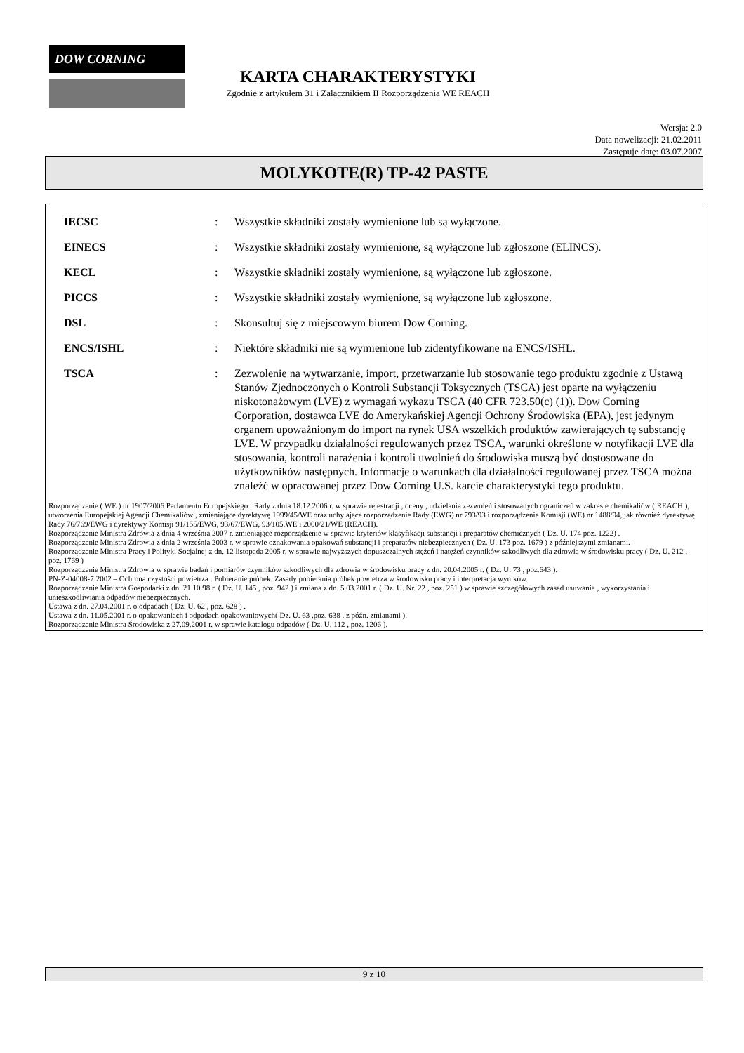DOW CORNING
KARTA CHARAKTERYSTYKI
Zgodnie z artykułem 31 i Załącznikiem II Rozporządzenia WE REACH
Wersja: 2.0
Data nowelizacji: 21.02.2011
Zastępuje datę: 03.07.2007
MOLYKOTE(R) TP-42 PASTE
IECSC : Wszystkie składniki zostały wymienione lub są wyłączone.
EINECS : Wszystkie składniki zostały wymienione, są wyłączone lub zgłoszone (ELINCS).
KECL : Wszystkie składniki zostały wymienione, są wyłączone lub zgłoszone.
PICCS : Wszystkie składniki zostały wymienione, są wyłączone lub zgłoszone.
DSL : Skonsultuj się z miejscowym biurem Dow Corning.
ENCS/ISHL : Niektóre składniki nie są wymienione lub zidentyfikowane na ENCS/ISHL.
TSCA : Zezwolenie na wytwarzanie, import, przetwarzanie lub stosowanie tego produktu zgodnie z Ustawą Stanów Zjednoczonych o Kontroli Substancji Toksycznych (TSCA) jest oparte na wyłączeniu niskotonażowym (LVE) z wymagań wykazu TSCA (40 CFR 723.50(c) (1)). Dow Corning Corporation, dostawca LVE do Amerykańskiej Agencji Ochrony Środowiska (EPA), jest jedynym organem upoważnionym do import na rynek USA wszelkich produktów zawierających tę substancję LVE. W przypadku działalności regulowanych przez TSCA, warunki określone w notyfikacji LVE dla stosowania, kontroli narażenia i kontroli uwolnień do środowiska muszą być dostosowane do użytkowników następnych. Informacje o warunkach dla działalności regulowanej przez TSCA można znaleźć w opracowanej przez Dow Corning U.S. karcie charakterystyki tego produktu.
Rozporządzenie ( WE ) nr 1907/2006 Parlamentu Europejskiego i Rady z dnia 18.12.2006 r. w sprawie rejestracji , oceny , udzielania zezwoleń i stosowanych ograniczeń w zakresie chemikaliów ( REACH ), utworzenia Europejskiej Agencji Chemikaliów , zmieniające dyrektywę 1999/45/WE oraz uchylające rozporządzenie Rady (EWG) nr 793/93 i rozporządzenie Komisji (WE) nr 1488/94, jak również dyrektywę Rady 76/769/EWG i dyrektywy Komisji 91/155/EWG, 93/67/EWG, 93/105.WE i 2000/21/WE (REACH).
Rozporządzenie Ministra Zdrowia z dnia 4 września 2007 r. zmieniające rozporządzenie w sprawie kryteriów klasyfikacji substancji i preparatów chemicznych ( Dz. U. 174 poz. 1222) .
Rozporządzenie Ministra Zdrowia z dnia 2 września 2003 r. w sprawie oznakowania opakowań substancji i preparatów niebezpiecznych ( Dz. U. 173 poz. 1679 ) z późniejszymi zmianami.
Rozporządzenie Ministra Pracy i Polityki Socjalnej z dn. 12 listopada 2005 r. w sprawie najwyższych dopuszczalnych stężeń i natężeń czynników szkodliwych dla zdrowia w środowisku pracy ( Dz. U. 212 , poz. 1769 )
Rozporządzenie Ministra Zdrowia w sprawie badań i pomiarów czynników szkodliwych dla zdrowia w środowisku pracy z dn. 20.04.2005 r. ( Dz. U. 73 , poz.643 ).
PN-Z-04008-7:2002 – Ochrona czystości powietrza . Pobieranie próbek. Zasady pobierania próbek powietrza w środowisku pracy i interpretacja wyników.
Rozporządzenie Ministra Gospodarki z dn. 21.10.98 r. ( Dz. U. 145 , poz. 942 ) i zmiana z dn. 5.03.2001 r. ( Dz. U. Nr. 22 , poz. 251 ) w sprawie szczegółowych zasad usuwania , wykorzystania i unieszkodliwiania odpadów niebezpiecznych.
Ustawa z dn. 27.04.2001 r. o odpadach ( Dz. U. 62 , poz. 628 ) .
Ustawa z dn. 11.05.2001 r. o opakowaniach i odpadach opakowaniowych( Dz. U. 63 ,poz. 638 , z późn. zmianami ).
Rozporządzenie Ministra Środowiska z 27.09.2001 r. w sprawie katalogu odpadów ( Dz. U. 112 , poz. 1206 ).
9 z 10